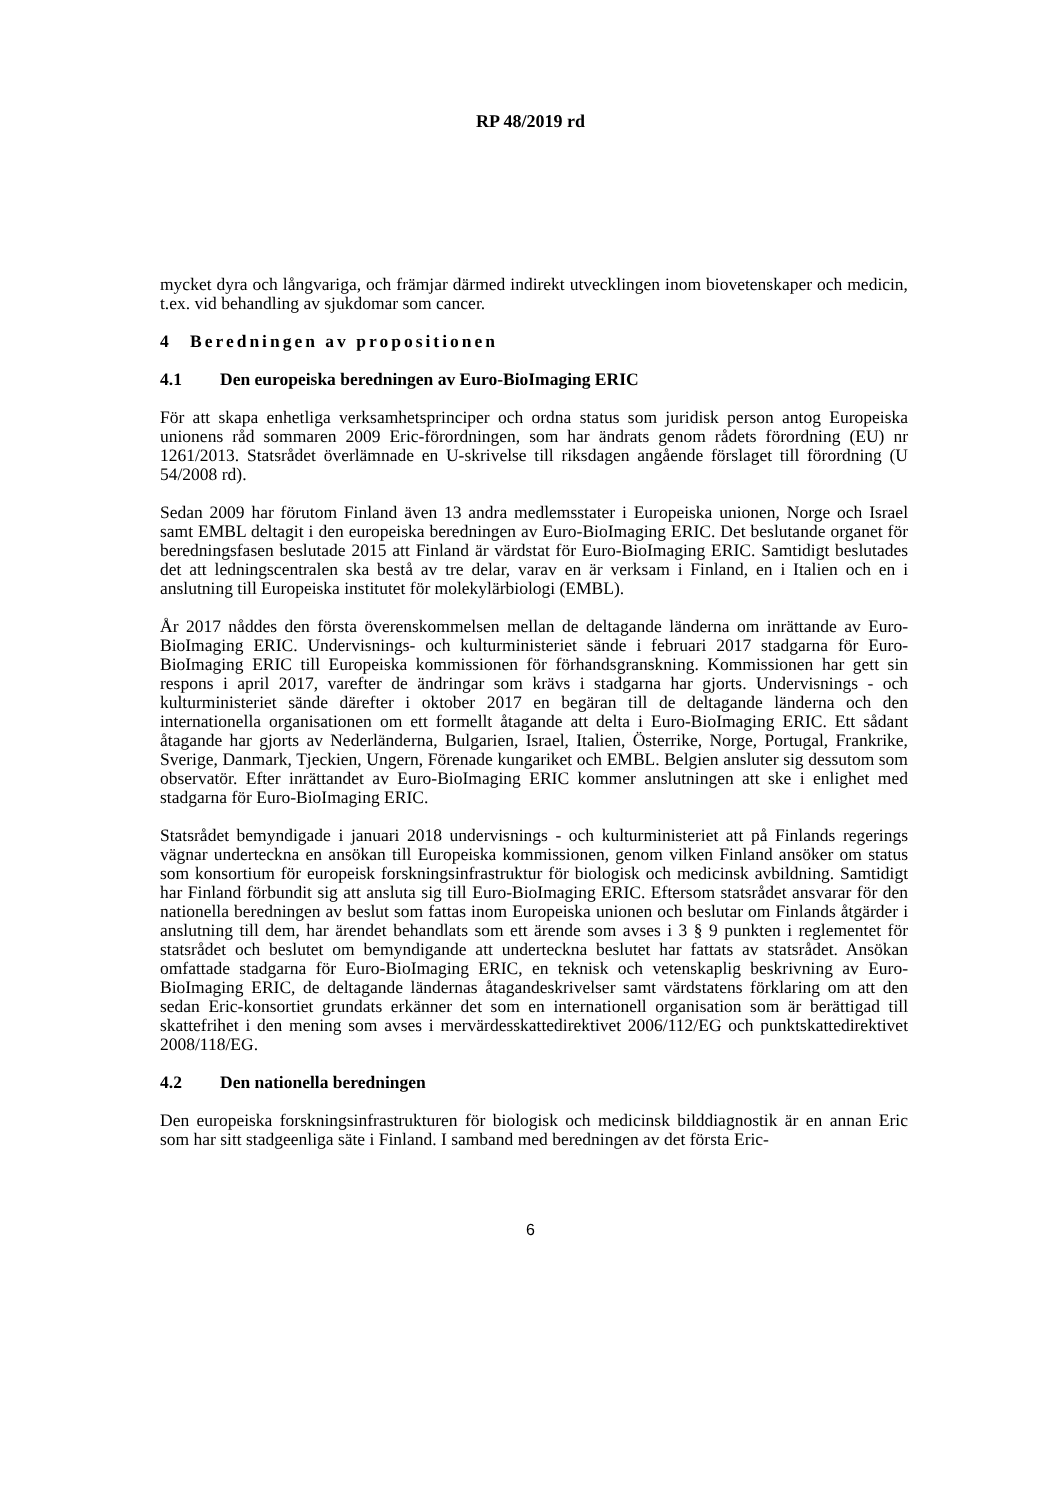RP 48/2019 rd
mycket dyra och långvariga, och främjar därmed indirekt utvecklingen inom biovetenskaper och medicin, t.ex. vid behandling av sjukdomar som cancer.
4 Beredningen av propositionen
4.1 Den europeiska beredningen av Euro-BioImaging ERIC
För att skapa enhetliga verksamhetsprinciper och ordna status som juridisk person antog Europeiska unionens råd sommaren 2009 Eric-förordningen, som har ändrats genom rådets förordning (EU) nr 1261/2013. Statsrådet överlämnade en U-skrivelse till riksdagen angående förslaget till förordning (U 54/2008 rd).
Sedan 2009 har förutom Finland även 13 andra medlemsstater i Europeiska unionen, Norge och Israel samt EMBL deltagit i den europeiska beredningen av Euro-BioImaging ERIC. Det beslutande organet för beredningsfasen beslutade 2015 att Finland är värdstat för Euro-BioImaging ERIC. Samtidigt beslutades det att ledningscentralen ska bestå av tre delar, varav en är verksam i Finland, en i Italien och en i anslutning till Europeiska institutet för molekylärbiologi (EMBL).
År 2017 nåddes den första överenskommelsen mellan de deltagande länderna om inrättande av Euro-BioImaging ERIC. Undervisnings- och kulturministeriet sände i februari 2017 stadgarna för Euro-BioImaging ERIC till Europeiska kommissionen för förhandsgranskning. Kommissionen har gett sin respons i april 2017, varefter de ändringar som krävs i stadgarna har gjorts. Undervisnings - och kulturministeriet sände därefter i oktober 2017 en begäran till de deltagande länderna och den internationella organisationen om ett formellt åtagande att delta i Euro-BioImaging ERIC. Ett sådant åtagande har gjorts av Nederländerna, Bulgarien, Israel, Italien, Österrike, Norge, Portugal, Frankrike, Sverige, Danmark, Tjeckien, Ungern, Förenade kungariket och EMBL. Belgien ansluter sig dessutom som observatör. Efter inrättandet av Euro-BioImaging ERIC kommer anslutningen att ske i enlighet med stadgarna för Euro-BioImaging ERIC.
Statsrådet bemyndigade i januari 2018 undervisnings - och kulturministeriet att på Finlands regerings vägnar underteckna en ansökan till Europeiska kommissionen, genom vilken Finland ansöker om status som konsortium för europeisk forskningsinfrastruktur för biologisk och medicinsk avbildning. Samtidigt har Finland förbundit sig att ansluta sig till Euro-BioImaging ERIC. Eftersom statsrådet ansvarar för den nationella beredningen av beslut som fattas inom Europeiska unionen och beslutar om Finlands åtgärder i anslutning till dem, har ärendet behandlats som ett ärende som avses i 3 § 9 punkten i reglementet för statsrådet och beslutet om bemyndigande att underteckna beslutet har fattats av statsrådet. Ansökan omfattade stadgarna för Euro-BioImaging ERIC, en teknisk och vetenskaplig beskrivning av Euro-BioImaging ERIC, de deltagande ländernas åtagandeskrivelser samt värdstatens förklaring om att den sedan Eric-konsortiet grundats erkänner det som en internationell organisation som är berättigad till skattefrihet i den mening som avses i mervärdesskattedirektivet 2006/112/EG och punktskattedirektivet 2008/118/EG.
4.2 Den nationella beredningen
Den europeiska forskningsinfrastrukturen för biologisk och medicinsk bilddiagnostik är en annan Eric som har sitt stadgeenliga säte i Finland. I samband med beredningen av det första Eric-
6